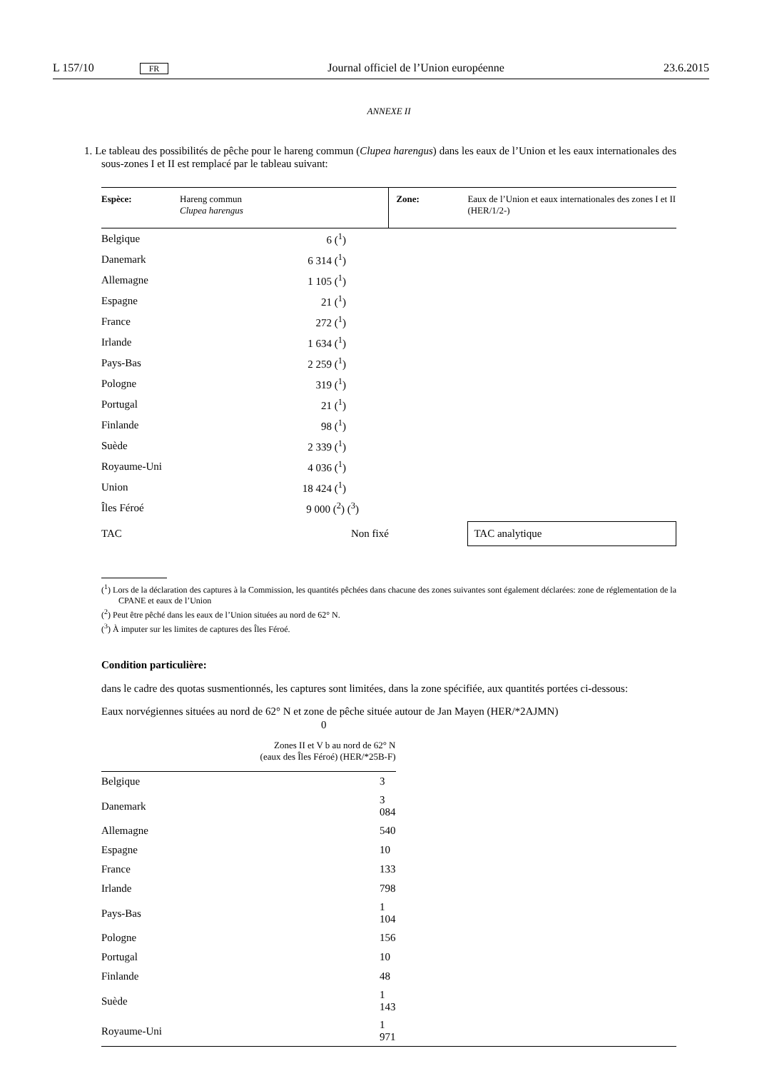L 157/10 FR Journal officiel de l’Union européenne 23.6.2015
ANNEXE II
1. Le tableau des possibilités de pêche pour le hareng commun (Clupea harengus) dans les eaux de l’Union et les eaux internationales des sous-zones I et II est remplacé par le tableau suivant:
| Espèce: | Hareng commun Clupea harengus | Zone: | Eaux de l’Union et eaux internationales des zones I et II (HER/1/2-) |
| Belgique | 6 (<sup>1</sup>) | | |
| Danemark | 6 314 (<sup>1</sup>) | | |
| Allemagne | 1 105 (<sup>1</sup>) | | |
| Espagne | 21 (<sup>1</sup>) | | |
| France | 272 (<sup>1</sup>) | | |
| Irlande | 1 634 (<sup>1</sup>) | | |
| Pays-Bas | 2 259 (<sup>1</sup>) | | |
| Pologne | 319 (<sup>1</sup>) | | |
| Portugal | 21 (<sup>1</sup>) | | |
| Finlande | 98 (<sup>1</sup>) | | |
| Suède | 2 339 (<sup>1</sup>) | | |
| Royaume-Uni | 4 036 (<sup>1</sup>) | | |
| Union | 18 424 (<sup>1</sup>) | | |
| Îles Féroé | 9 000 (<sup>2</sup>) (<sup>3</sup>) | | |
| TAC | Non fixé | | TAC analytique |
(<sup>1</sup>) Lors de la déclaration des captures à la Commission, les quantités pêchées dans chacune des zones suivantes sont également déclarées: zone de réglementation de la CPANE et eaux de l’Union
(<sup>2</sup>) Peut être pêché dans les eaux de l’Union situées au nord de 62° N.
(<sup>3</sup>) À imputer sur les limites de captures des Îles Féroé.
Condition particulière:
dans le cadre des quotas susmentionnés, les captures sont limitées, dans la zone spécifiée, aux quantités portées ci-dessous:
Eaux norvégiennes situées au nord de 62° N et zone de pêche située autour de Jan Mayen (HER/*2AJMN)
0
| | Zones II et V b au nord de 62° N (eaux des Îles Féroé) (HER/*25B-F) | |
| Belgique | 3 | |
| Danemark | 3 084 | |
| Allemagne | 540 | |
| Espagne | 10 | |
| France | 133 | |
| Irlande | 798 | |
| Pays-Bas | 1 104 | |
| Pologne | 156 | |
| Portugal | 10 | |
| Finlande | 48 | |
| Suède | 1 143 | |
| Royaume-Uni | 1 971 | |